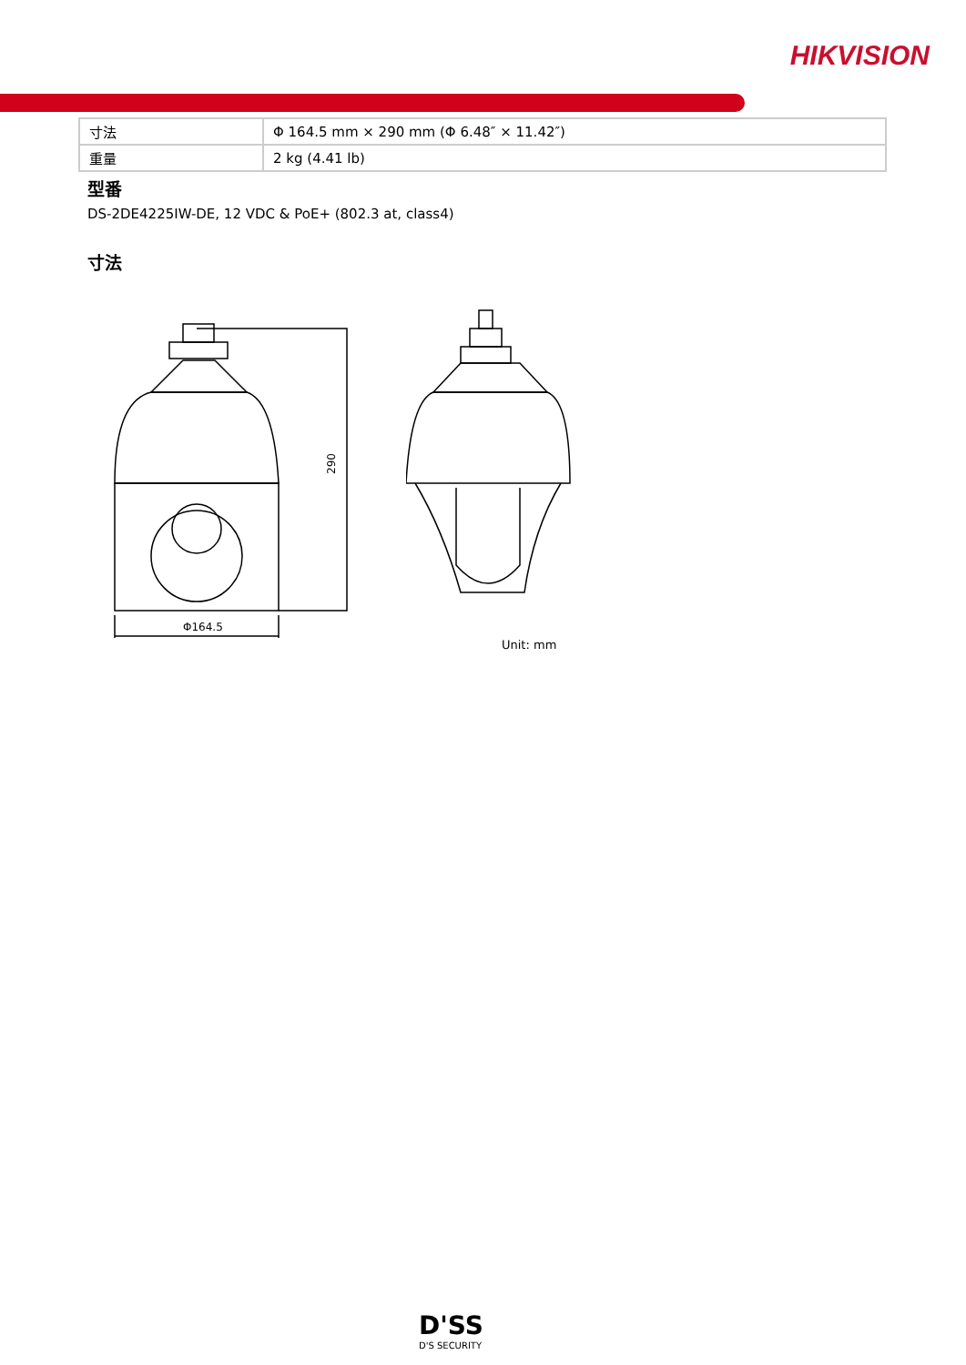HIKVISION
| 寸法 | Φ 164.5 mm × 290 mm (Φ 6.48″ × 11.42″) |
| 重量 | 2 kg (4.41 lb) |
型番
DS-2DE4225IW-DE, 12 VDC & PoE+ (802.3 at, class4)
寸法
290
Φ164.5
Unit: mm
D'SS
D'S SECURITY